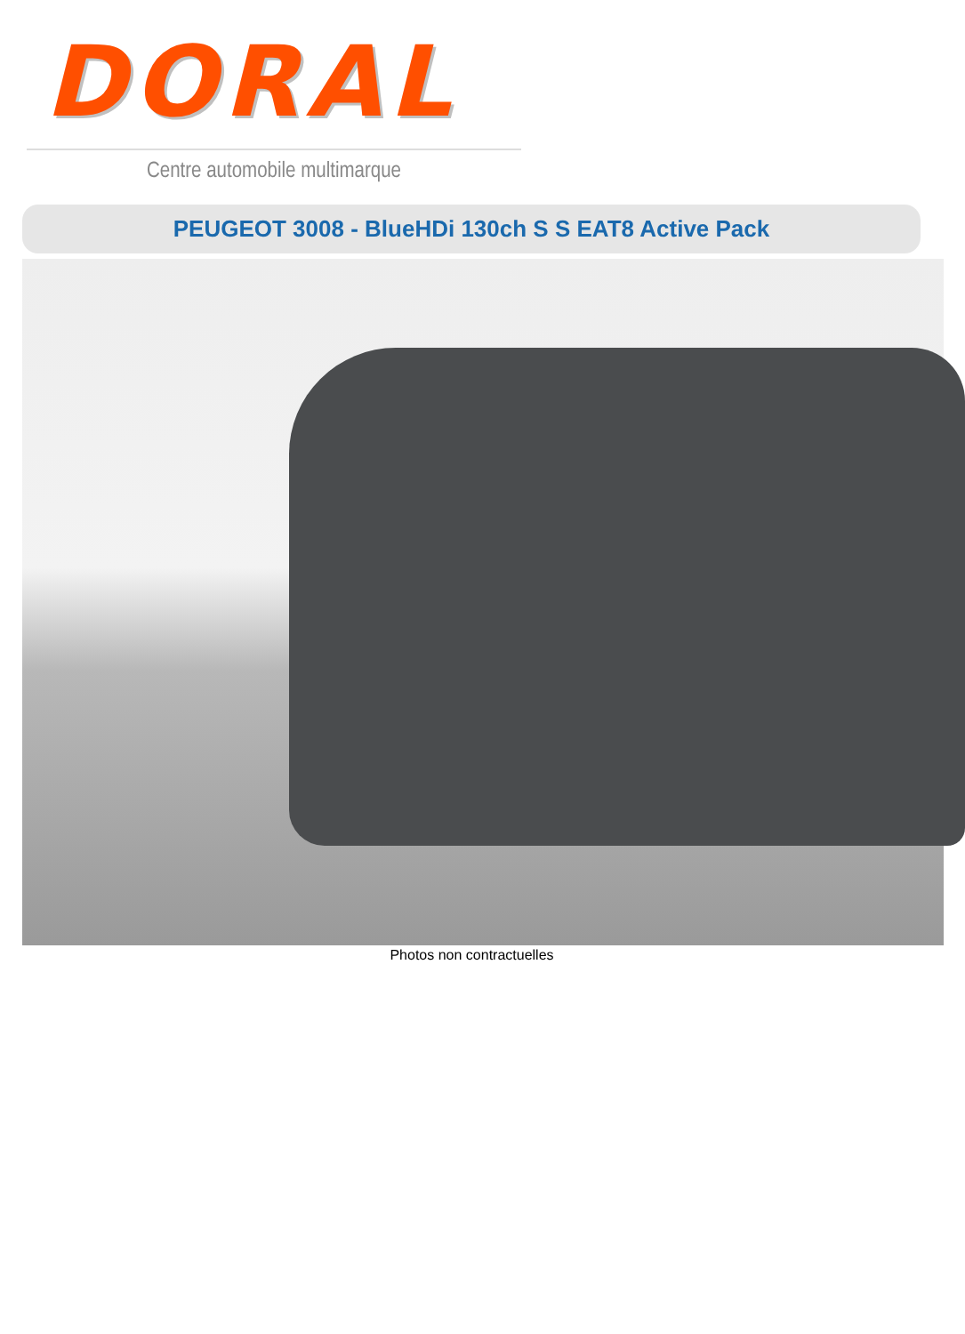DORAL
Centre automobile multimarque
PEUGEOT 3008 - BlueHDi 130ch S S EAT8 Active Pack
Photos non contractuelles